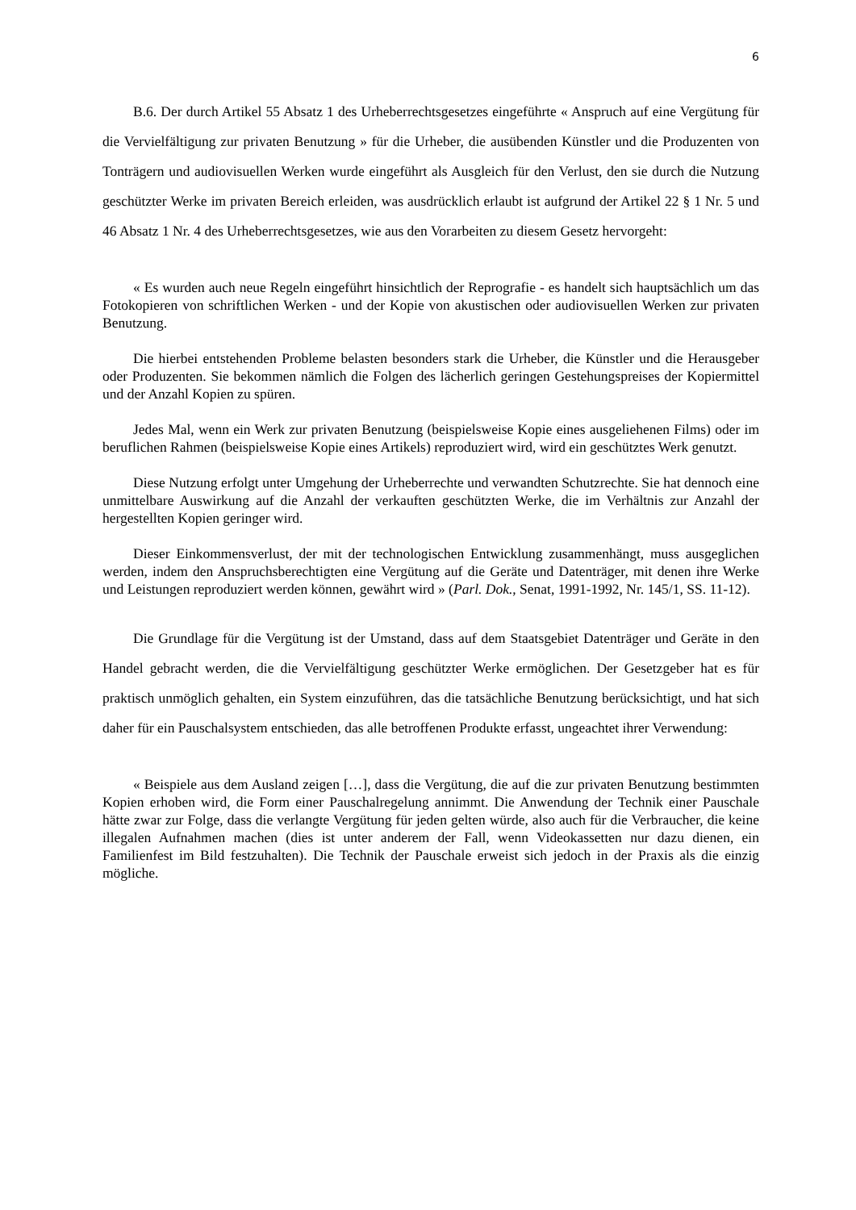6
B.6. Der durch Artikel 55 Absatz 1 des Urheberrechtsgesetzes eingeführte « Anspruch auf eine Vergütung für die Vervielfältigung zur privaten Benutzung » für die Urheber, die ausübenden Künstler und die Produzenten von Tonträgern und audiovisuellen Werken wurde eingeführt als Ausgleich für den Verlust, den sie durch die Nutzung geschützter Werke im privaten Bereich erleiden, was ausdrücklich erlaubt ist aufgrund der Artikel 22 § 1 Nr. 5 und 46 Absatz 1 Nr. 4 des Urheberrechtsgesetzes, wie aus den Vorarbeiten zu diesem Gesetz hervorgeht:
« Es wurden auch neue Regeln eingeführt hinsichtlich der Reprografie - es handelt sich hauptsächlich um das Fotokopieren von schriftlichen Werken - und der Kopie von akustischen oder audiovisuellen Werken zur privaten Benutzung.
Die hierbei entstehenden Probleme belasten besonders stark die Urheber, die Künstler und die Herausgeber oder Produzenten. Sie bekommen nämlich die Folgen des lächerlich geringen Gestehungspreises der Kopiermittel und der Anzahl Kopien zu spüren.
Jedes Mal, wenn ein Werk zur privaten Benutzung (beispielsweise Kopie eines ausgeliehenen Films) oder im beruflichen Rahmen (beispielsweise Kopie eines Artikels) reproduziert wird, wird ein geschütztes Werk genutzt.
Diese Nutzung erfolgt unter Umgehung der Urheberrechte und verwandten Schutzrechte. Sie hat dennoch eine unmittelbare Auswirkung auf die Anzahl der verkauften geschützten Werke, die im Verhältnis zur Anzahl der hergestellten Kopien geringer wird.
Dieser Einkommensverlust, der mit der technologischen Entwicklung zusammenhängt, muss ausgeglichen werden, indem den Anspruchsberechtigten eine Vergütung auf die Geräte und Datenträger, mit denen ihre Werke und Leistungen reproduziert werden können, gewährt wird » (Parl. Dok., Senat, 1991-1992, Nr. 145/1, SS. 11-12).
Die Grundlage für die Vergütung ist der Umstand, dass auf dem Staatsgebiet Datenträger und Geräte in den Handel gebracht werden, die die Vervielfältigung geschützter Werke ermöglichen. Der Gesetzgeber hat es für praktisch unmöglich gehalten, ein System einzuführen, das die tatsächliche Benutzung berücksichtigt, und hat sich daher für ein Pauschalsystem entschieden, das alle betroffenen Produkte erfasst, ungeachtet ihrer Verwendung:
« Beispiele aus dem Ausland zeigen […], dass die Vergütung, die auf die zur privaten Benutzung bestimmten Kopien erhoben wird, die Form einer Pauschalregelung annimmt. Die Anwendung der Technik einer Pauschale hätte zwar zur Folge, dass die verlangte Vergütung für jeden gelten würde, also auch für die Verbraucher, die keine illegalen Aufnahmen machen (dies ist unter anderem der Fall, wenn Videokassetten nur dazu dienen, ein Familienfest im Bild festzuhalten). Die Technik der Pauschale erweist sich jedoch in der Praxis als die einzig mögliche.